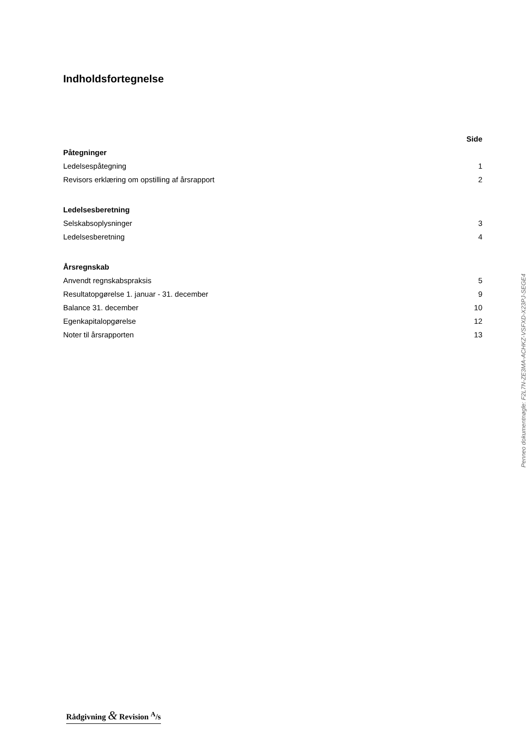Indholdsfortegnelse
| | Side |
| Påtegninger | |
| Ledelsespåtegning | 1 |
| Revisors erklæring om opstilling af årsrapport | 2 |
| Ledelsesberetning | |
| Selskabsoplysninger | 3 |
| Ledelsesberetning | 4 |
| Årsregnskab | |
| Anvendt regnskabspraksis | 5 |
| Resultatopgørelse 1. januar - 31. december | 9 |
| Balance 31. december | 10 |
| Egenkapitalopgørelse | 12 |
| Noter til årsrapporten | 13 |
Penneo dokumentnøgle: F2L7N-ZE3MA-ACHKZ-VSFXD-X23PJ-SEGE4
Rådgivning & Revision <sup>A</sup>/s